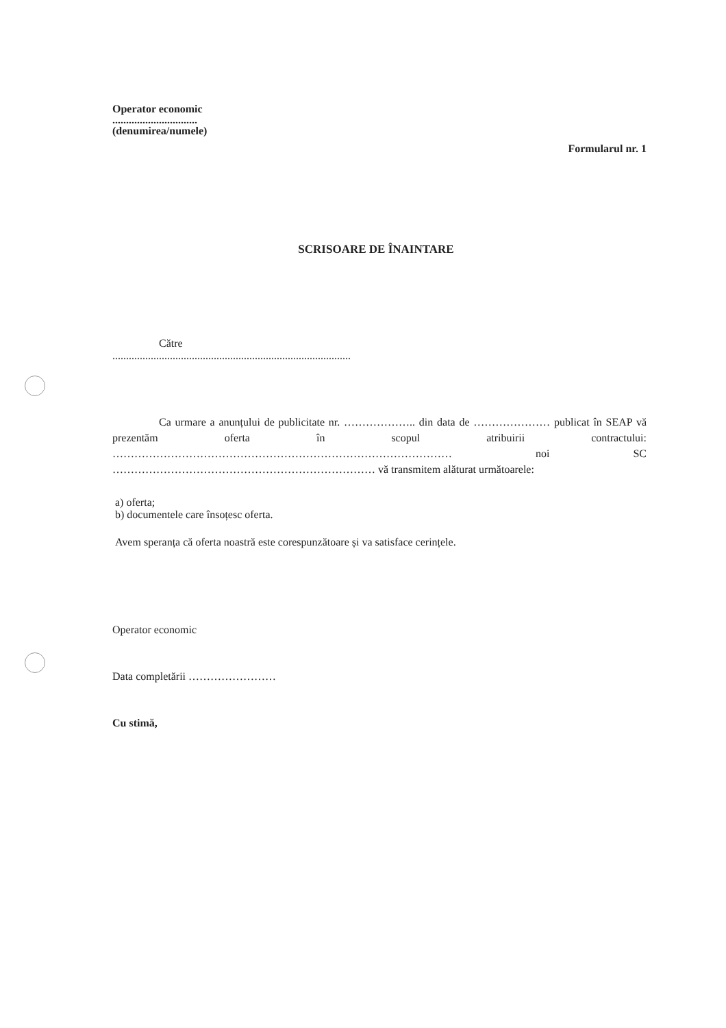Operator economic
...............................
(denumirea/numele)
Formularul nr. 1
SCRISOARE DE ÎNAINTARE
Către
.......................................................................................
Ca urmare a anunțului de publicitate nr. ……………….. din data de ………………… publicat în SEAP vă prezentăm oferta în scopul atribuirii contractului: ………………………………………………………………………………… noi SC ……………………………………………………………… vă transmitem alăturat următoarele:
a) oferta;
b) documentele care însoțesc oferta.
Avem speranța că oferta noastră este corespunzătoare și va satisface cerințele.
Operator economic
Data completării ……………………
Cu stimă,